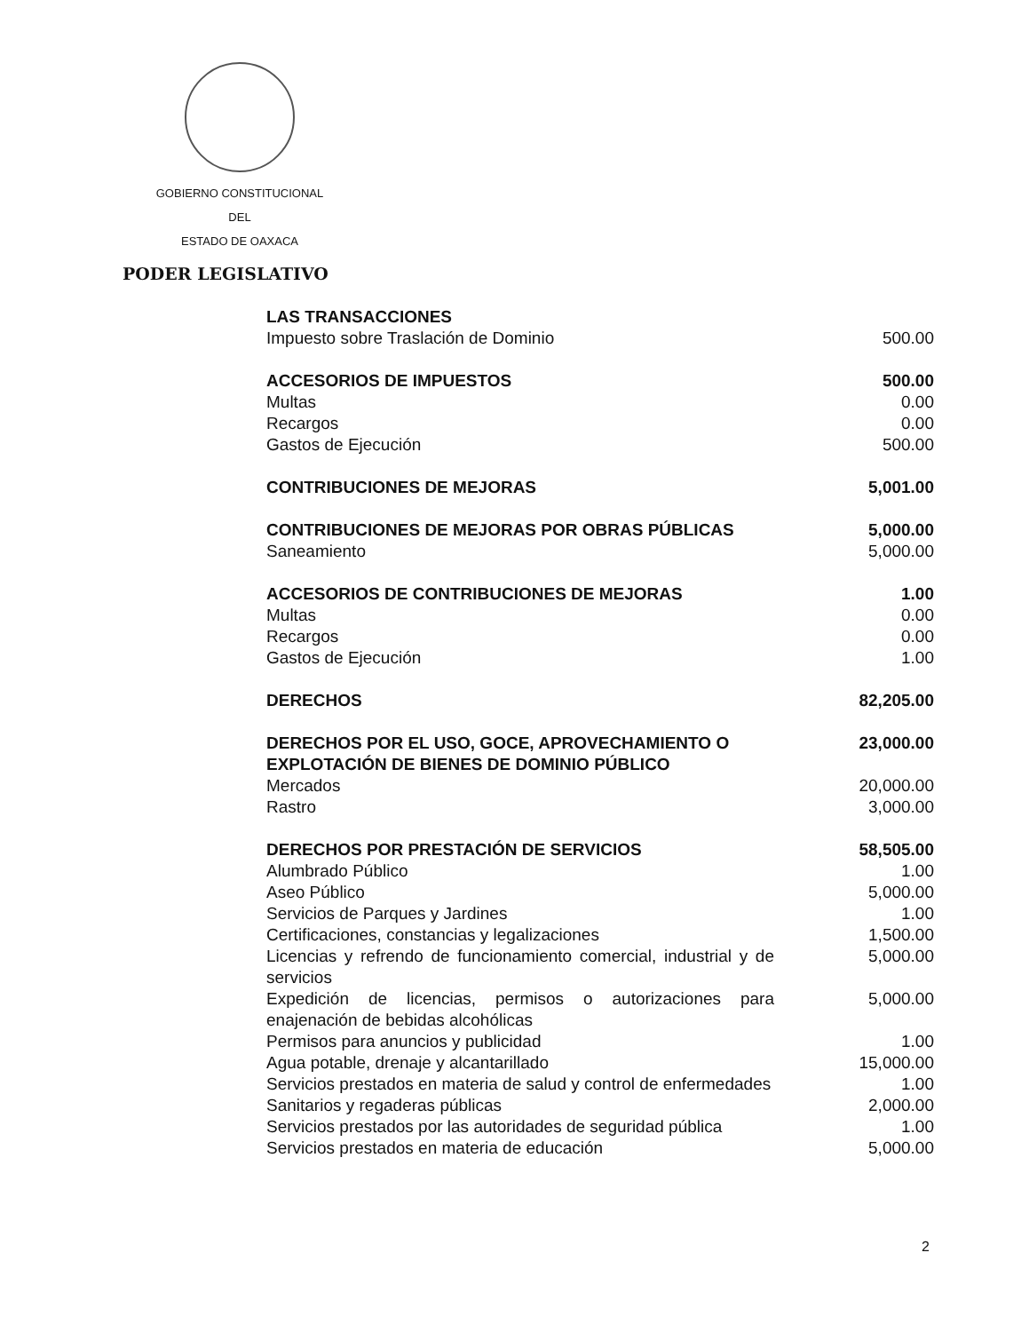GOBIERNO CONSTITUCIONAL
DEL
ESTADO DE OAXACA
PODER LEGISLATIVO
| LAS TRANSACCIONES | |
| Impuesto sobre Traslación de Dominio | 500.00 |
| ACCESORIOS DE IMPUESTOS | 500.00 |
| Multas | 0.00 |
| Recargos | 0.00 |
| Gastos de Ejecución | 500.00 |
| CONTRIBUCIONES DE MEJORAS | 5,001.00 |
| CONTRIBUCIONES DE MEJORAS POR OBRAS PÚBLICAS | 5,000.00 |
| Saneamiento | 5,000.00 |
| ACCESORIOS DE CONTRIBUCIONES DE MEJORAS | 1.00 |
| Multas | 0.00 |
| Recargos | 0.00 |
| Gastos de Ejecución | 1.00 |
| DERECHOS | 82,205.00 |
| DERECHOS POR EL USO, GOCE, APROVECHAMIENTO O EXPLOTACIÓN DE BIENES DE DOMINIO PÚBLICO | 23,000.00 |
| Mercados | 20,000.00 |
| Rastro | 3,000.00 |
| DERECHOS POR PRESTACIÓN DE SERVICIOS | 58,505.00 |
| Alumbrado Público | 1.00 |
| Aseo Público | 5,000.00 |
| Servicios de Parques y Jardines | 1.00 |
| Certificaciones, constancias y legalizaciones | 1,500.00 |
| Licencias y refrendo de funcionamiento comercial, industrial y de servicios | 5,000.00 |
| Expedición de licencias, permisos o autorizaciones para enajenación de bebidas alcohólicas | 5,000.00 |
| Permisos para anuncios y publicidad | 1.00 |
| Agua potable, drenaje y alcantarillado | 15,000.00 |
| Servicios prestados en materia de salud y control de enfermedades | 1.00 |
| Sanitarios y regaderas públicas | 2,000.00 |
| Servicios prestados por las autoridades de seguridad pública | 1.00 |
| Servicios prestados en materia de educación | 5,000.00 |
2